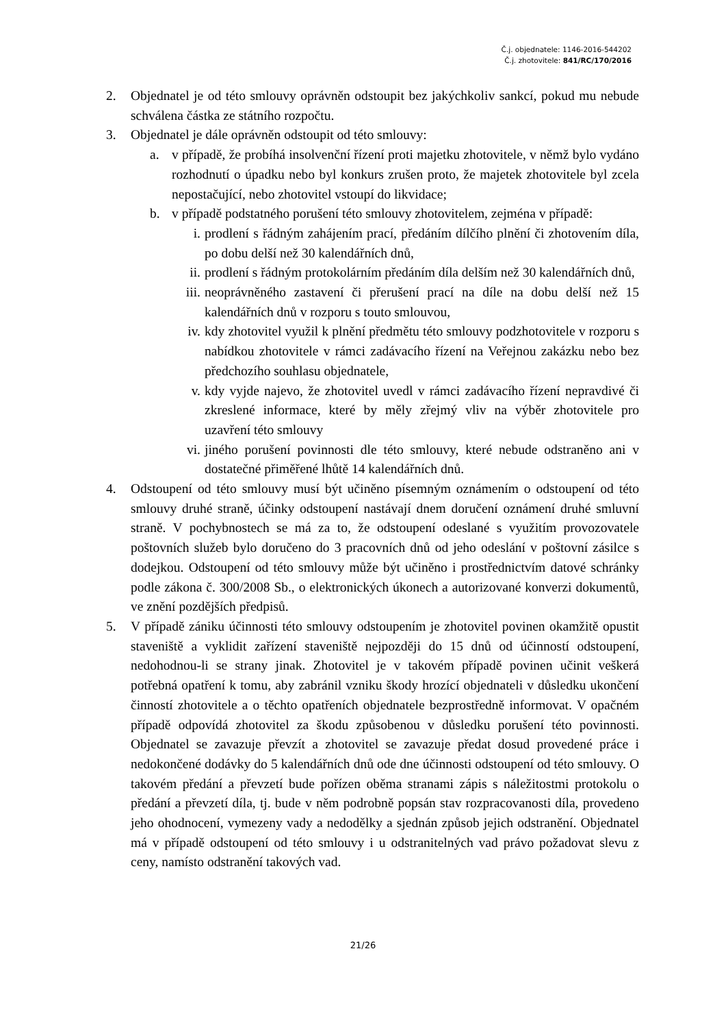Č.j. objednatele: 1146-2016-544202
Č.j. zhotovitele: 841/RC/170/2016
2. Objednatel je od této smlouvy oprávněn odstoupit bez jakýchkoliv sankcí, pokud mu nebude schválena částka ze státního rozpočtu.
3. Objednatel je dále oprávněn odstoupit od této smlouvy:
a. v případě, že probíhá insolvenční řízení proti majetku zhotovitele, v němž bylo vydáno rozhodnutí o úpadku nebo byl konkurs zrušen proto, že majetek zhotovitele byl zcela nepostačující, nebo zhotovitel vstoupí do likvidace;
b. v případě podstatného porušení této smlouvy zhotovitelem, zejména v případě:
i. prodlení s řádným zahájením prací, předáním dílčího plnění či zhotovením díla, po dobu delší než 30 kalendářních dnů,
ii. prodlení s řádným protokolárním předáním díla delším než 30 kalendářních dnů,
iii. neoprávněného zastavení či přerušení prací na díle na dobu delší než 15 kalendářních dnů v rozporu s touto smlouvou,
iv. kdy zhotovitel využil k plnění předmětu této smlouvy podzhotovitele v rozporu s nabídkou zhotovitele v rámci zadávacího řízení na Veřejnou zakázku nebo bez předchozího souhlasu objednatele,
v. kdy vyjde najevo, že zhotovitel uvedl v rámci zadávacího řízení nepravdivé či zkreslené informace, které by měly zřejmý vliv na výběr zhotovitele pro uzavření této smlouvy
vi. jiného porušení povinnosti dle této smlouvy, které nebude odstraněno ani v dostatečné přiměřené lhůtě 14 kalendářních dnů.
4. Odstoupení od této smlouvy musí být učiněno písemným oznámením o odstoupení od této smlouvy druhé straně, účinky odstoupení nastávají dnem doručení oznámení druhé smluvní straně. V pochybnostech se má za to, že odstoupení odeslané s využitím provozovatele poštovních služeb bylo doručeno do 3 pracovních dnů od jeho odeslání v poštovní zásilce s dodejkou. Odstoupení od této smlouvy může být učiněno i prostřednictvím datové schránky podle zákona č. 300/2008 Sb., o elektronických úkonech a autorizované konverzi dokumentů, ve znění pozdějších předpisů.
5. V případě zániku účinnosti této smlouvy odstoupením je zhotovitel povinen okamžitě opustit staveniště a vyklidit zařízení staveniště nejpozději do 15 dnů od účinností odstoupení, nedohodnou-li se strany jinak. Zhotovitel je v takovém případě povinen učinit veškerá potřebná opatření k tomu, aby zabránil vzniku škody hrozící objednateli v důsledku ukončení činností zhotovitele a o těchto opatřeních objednatele bezprostředně informovat. V opačném případě odpovídá zhotovitel za škodu způsobenou v důsledku porušení této povinnosti. Objednatel se zavazuje převzít a zhotovitel se zavazuje předat dosud provedené práce i nedokončené dodávky do 5 kalendářních dnů ode dne účinnosti odstoupení od této smlouvy. O takovém předání a převzetí bude pořízen oběma stranami zápis s náležitostmi protokolu o předání a převzetí díla, tj. bude v něm podrobně popsán stav rozpracovanosti díla, provedeno jeho ohodnocení, vymezeny vady a nedodělky a sjednán způsob jejich odstranění. Objednatel má v případě odstoupení od této smlouvy i u odstranitelných vad právo požadovat slevu z ceny, namísto odstranění takových vad.
21/26